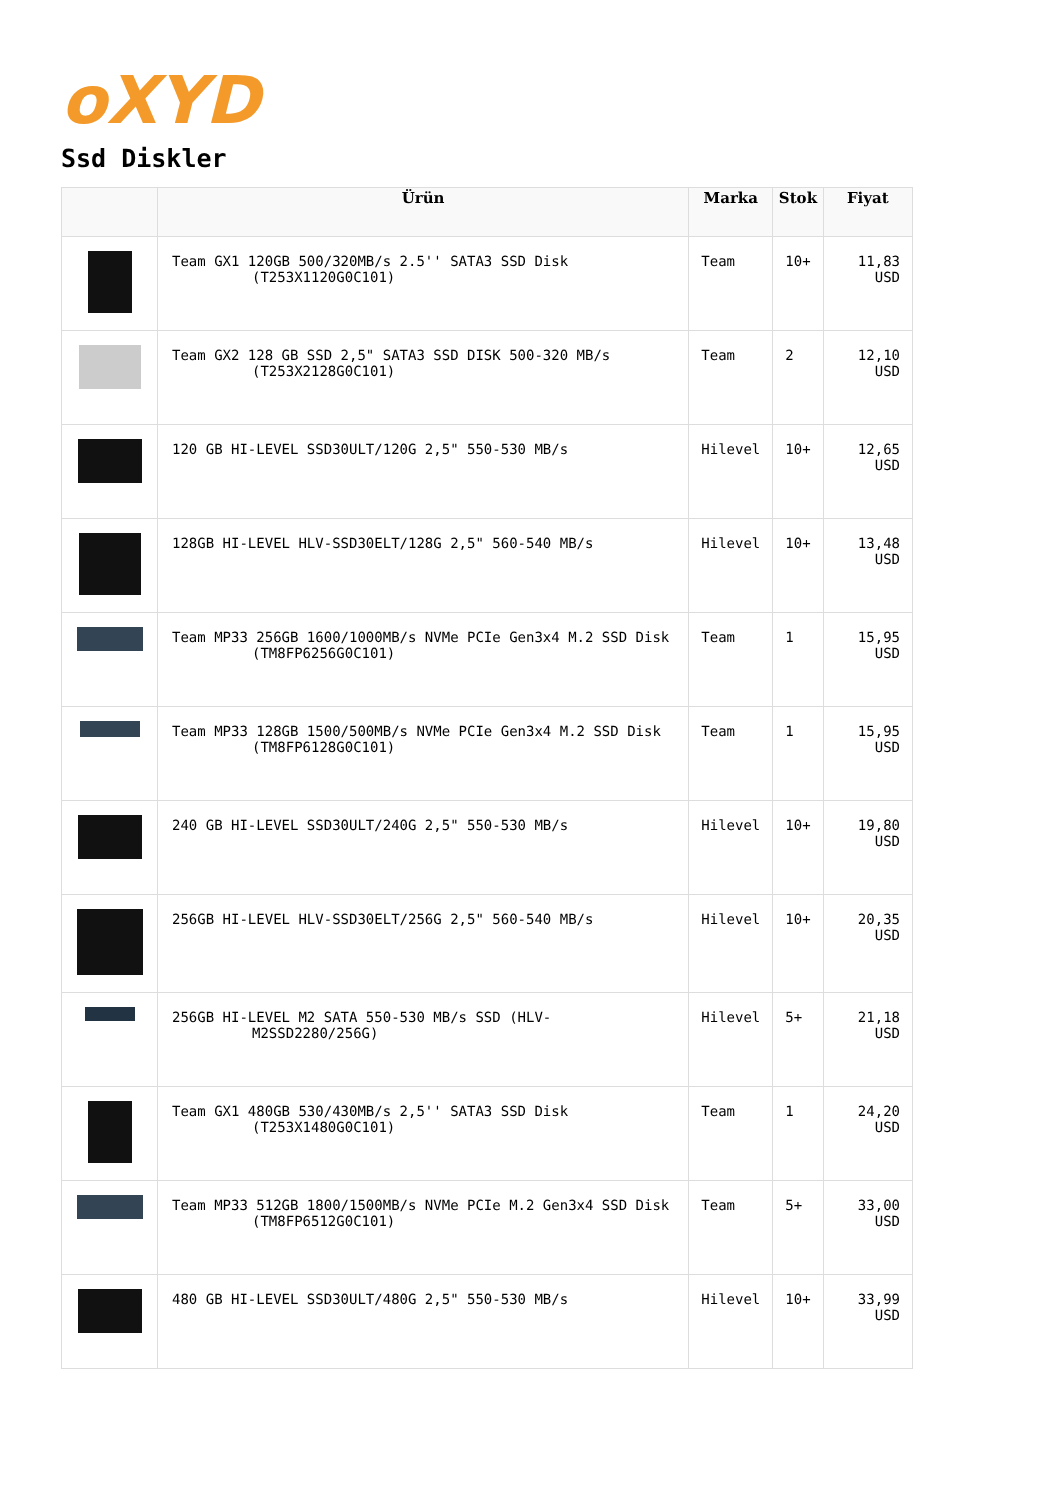oXYD
Ssd Diskler
| | Ürün | Marka | Stok | Fiyat |
| --- | --- | --- | --- | --- |
| | Team GX1 120GB 500/320MB/s 2.5'' SATA3 SSD Disk (T253X1120G0C101) | Team | 10+ | 11,83 USD |
| | Team GX2 128 GB SSD 2,5" SATA3 SSD DISK 500-320 MB/s (T253X2128G0C101) | Team | 2 | 12,10 USD |
| | 120 GB HI-LEVEL SSD30ULT/120G 2,5" 550-530 MB/s | Hilevel | 10+ | 12,65 USD |
| | 128GB HI-LEVEL HLV-SSD30ELT/128G 2,5" 560-540 MB/s | Hilevel | 10+ | 13,48 USD |
| | Team MP33 256GB 1600/1000MB/s NVMe PCIe Gen3x4 M.2 SSD Disk (TM8FP6256G0C101) | Team | 1 | 15,95 USD |
| | Team MP33 128GB 1500/500MB/s NVMe PCIe Gen3x4 M.2 SSD Disk (TM8FP6128G0C101) | Team | 1 | 15,95 USD |
| | 240 GB HI-LEVEL SSD30ULT/240G 2,5" 550-530 MB/s | Hilevel | 10+ | 19,80 USD |
| | 256GB HI-LEVEL HLV-SSD30ELT/256G 2,5" 560-540 MB/s | Hilevel | 10+ | 20,35 USD |
| | 256GB HI-LEVEL M2 SATA 550-530 MB/s SSD (HLV-M2SSD2280/256G) | Hilevel | 5+ | 21,18 USD |
| | Team GX1 480GB 530/430MB/s 2,5'' SATA3 SSD Disk (T253X1480G0C101) | Team | 1 | 24,20 USD |
| | Team MP33 512GB 1800/1500MB/s NVMe PCIe M.2 Gen3x4 SSD Disk (TM8FP6512G0C101) | Team | 5+ | 33,00 USD |
| | 480 GB HI-LEVEL SSD30ULT/480G 2,5" 550-530 MB/s | Hilevel | 10+ | 33,99 USD |